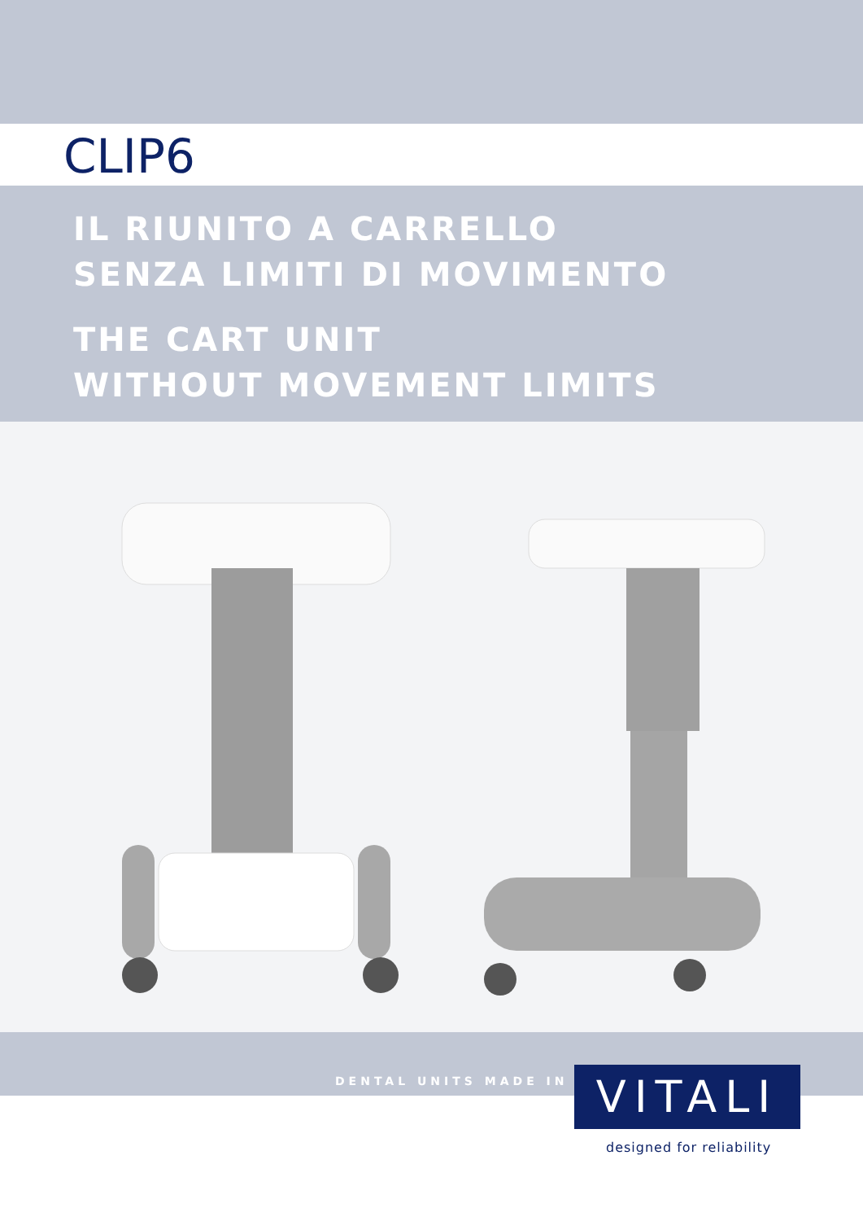CLIP6
IL RIUNITO A CARRELLO
SENZA LIMITI DI MOVIMENTO
THE CART UNIT
WITHOUT MOVEMENT LIMITS
DENTAL UNITS MADE IN VITALI
designed for reliability